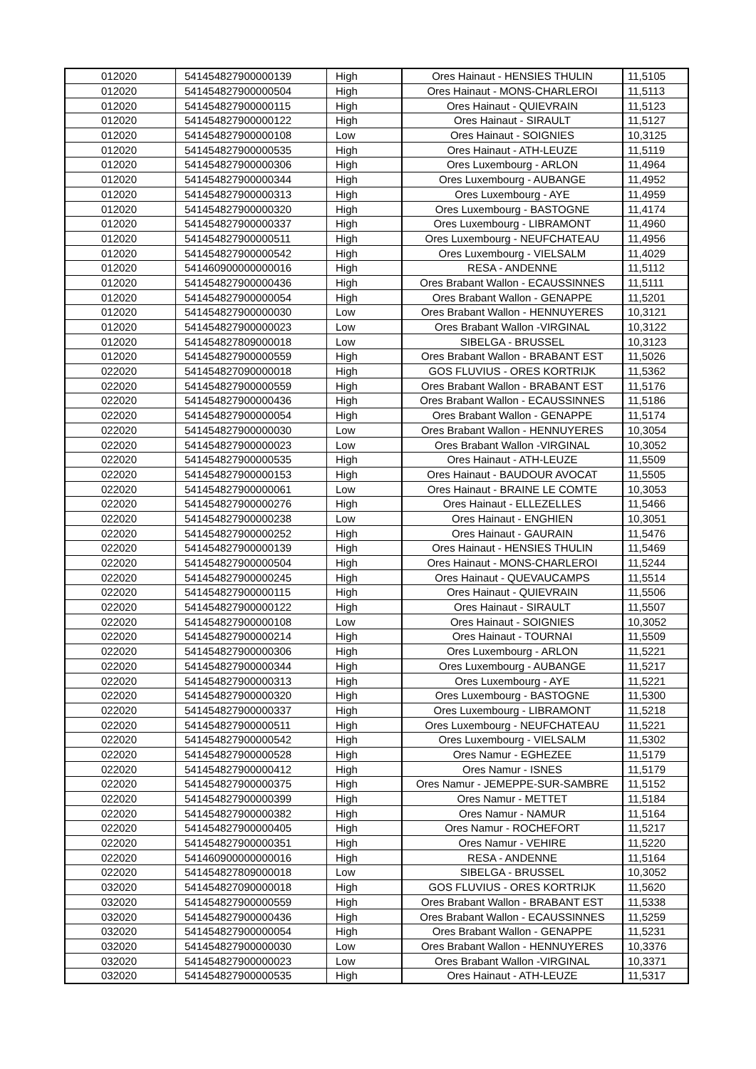| 012020 | 541454827900000139 | High | Ores Hainaut - HENSIES THULIN | 11,5105 |
| 012020 | 541454827900000504 | High | Ores Hainaut - MONS-CHARLEROI | 11,5113 |
| 012020 | 541454827900000115 | High | Ores Hainaut - QUIEVRAIN | 11,5123 |
| 012020 | 541454827900000122 | High | Ores Hainaut - SIRAULT | 11,5127 |
| 012020 | 541454827900000108 | Low | Ores Hainaut - SOIGNIES | 10,3125 |
| 012020 | 541454827900000535 | High | Ores Hainaut - ATH-LEUZE | 11,5119 |
| 012020 | 541454827900000306 | High | Ores Luxembourg - ARLON | 11,4964 |
| 012020 | 541454827900000344 | High | Ores Luxembourg - AUBANGE | 11,4952 |
| 012020 | 541454827900000313 | High | Ores Luxembourg - AYE | 11,4959 |
| 012020 | 541454827900000320 | High | Ores Luxembourg - BASTOGNE | 11,4174 |
| 012020 | 541454827900000337 | High | Ores Luxembourg - LIBRAMONT | 11,4960 |
| 012020 | 541454827900000511 | High | Ores Luxembourg - NEUFCHATEAU | 11,4956 |
| 012020 | 541454827900000542 | High | Ores Luxembourg - VIELSALM | 11,4029 |
| 012020 | 541460900000000016 | High | RESA - ANDENNE | 11,5112 |
| 012020 | 541454827900000436 | High | Ores Brabant Wallon - ECAUSSINNES | 11,5111 |
| 012020 | 541454827900000054 | High | Ores Brabant Wallon - GENAPPE | 11,5201 |
| 012020 | 541454827900000030 | Low | Ores Brabant Wallon - HENNUYERES | 10,3121 |
| 012020 | 541454827900000023 | Low | Ores Brabant Wallon -VIRGINAL | 10,3122 |
| 012020 | 541454827809000018 | Low | SIBELGA - BRUSSEL | 10,3123 |
| 012020 | 541454827900000559 | High | Ores Brabant Wallon - BRABANT EST | 11,5026 |
| 022020 | 541454827090000018 | High | GOS FLUVIUS - ORES KORTRIJK | 11,5362 |
| 022020 | 541454827900000559 | High | Ores Brabant Wallon - BRABANT EST | 11,5176 |
| 022020 | 541454827900000436 | High | Ores Brabant Wallon - ECAUSSINNES | 11,5186 |
| 022020 | 541454827900000054 | High | Ores Brabant Wallon - GENAPPE | 11,5174 |
| 022020 | 541454827900000030 | Low | Ores Brabant Wallon - HENNUYERES | 10,3054 |
| 022020 | 541454827900000023 | Low | Ores Brabant Wallon -VIRGINAL | 10,3052 |
| 022020 | 541454827900000535 | High | Ores Hainaut - ATH-LEUZE | 11,5509 |
| 022020 | 541454827900000153 | High | Ores Hainaut - BAUDOUR AVOCAT | 11,5505 |
| 022020 | 541454827900000061 | Low | Ores Hainaut - BRAINE LE COMTE | 10,3053 |
| 022020 | 541454827900000276 | High | Ores Hainaut - ELLEZELLES | 11,5466 |
| 022020 | 541454827900000238 | Low | Ores Hainaut - ENGHIEN | 10,3051 |
| 022020 | 541454827900000252 | High | Ores Hainaut - GAURAIN | 11,5476 |
| 022020 | 541454827900000139 | High | Ores Hainaut - HENSIES THULIN | 11,5469 |
| 022020 | 541454827900000504 | High | Ores Hainaut - MONS-CHARLEROI | 11,5244 |
| 022020 | 541454827900000245 | High | Ores Hainaut - QUEVAUCAMPS | 11,5514 |
| 022020 | 541454827900000115 | High | Ores Hainaut - QUIEVRAIN | 11,5506 |
| 022020 | 541454827900000122 | High | Ores Hainaut - SIRAULT | 11,5507 |
| 022020 | 541454827900000108 | Low | Ores Hainaut - SOIGNIES | 10,3052 |
| 022020 | 541454827900000214 | High | Ores Hainaut - TOURNAI | 11,5509 |
| 022020 | 541454827900000306 | High | Ores Luxembourg - ARLON | 11,5221 |
| 022020 | 541454827900000344 | High | Ores Luxembourg - AUBANGE | 11,5217 |
| 022020 | 541454827900000313 | High | Ores Luxembourg - AYE | 11,5221 |
| 022020 | 541454827900000320 | High | Ores Luxembourg - BASTOGNE | 11,5300 |
| 022020 | 541454827900000337 | High | Ores Luxembourg - LIBRAMONT | 11,5218 |
| 022020 | 541454827900000511 | High | Ores Luxembourg - NEUFCHATEAU | 11,5221 |
| 022020 | 541454827900000542 | High | Ores Luxembourg - VIELSALM | 11,5302 |
| 022020 | 541454827900000528 | High | Ores Namur - EGHEZEE | 11,5179 |
| 022020 | 541454827900000412 | High | Ores Namur - ISNES | 11,5179 |
| 022020 | 541454827900000375 | High | Ores Namur - JEMEPPE-SUR-SAMBRE | 11,5152 |
| 022020 | 541454827900000399 | High | Ores Namur - METTET | 11,5184 |
| 022020 | 541454827900000382 | High | Ores Namur - NAMUR | 11,5164 |
| 022020 | 541454827900000405 | High | Ores Namur - ROCHEFORT | 11,5217 |
| 022020 | 541454827900000351 | High | Ores Namur - VEHIRE | 11,5220 |
| 022020 | 541460900000000016 | High | RESA - ANDENNE | 11,5164 |
| 022020 | 541454827809000018 | Low | SIBELGA - BRUSSEL | 10,3052 |
| 032020 | 541454827090000018 | High | GOS FLUVIUS - ORES KORTRIJK | 11,5620 |
| 032020 | 541454827900000559 | High | Ores Brabant Wallon - BRABANT EST | 11,5338 |
| 032020 | 541454827900000436 | High | Ores Brabant Wallon - ECAUSSINNES | 11,5259 |
| 032020 | 541454827900000054 | High | Ores Brabant Wallon - GENAPPE | 11,5231 |
| 032020 | 541454827900000030 | Low | Ores Brabant Wallon - HENNUYERES | 10,3376 |
| 032020 | 541454827900000023 | Low | Ores Brabant Wallon -VIRGINAL | 10,3371 |
| 032020 | 541454827900000535 | High | Ores Hainaut - ATH-LEUZE | 11,5317 |